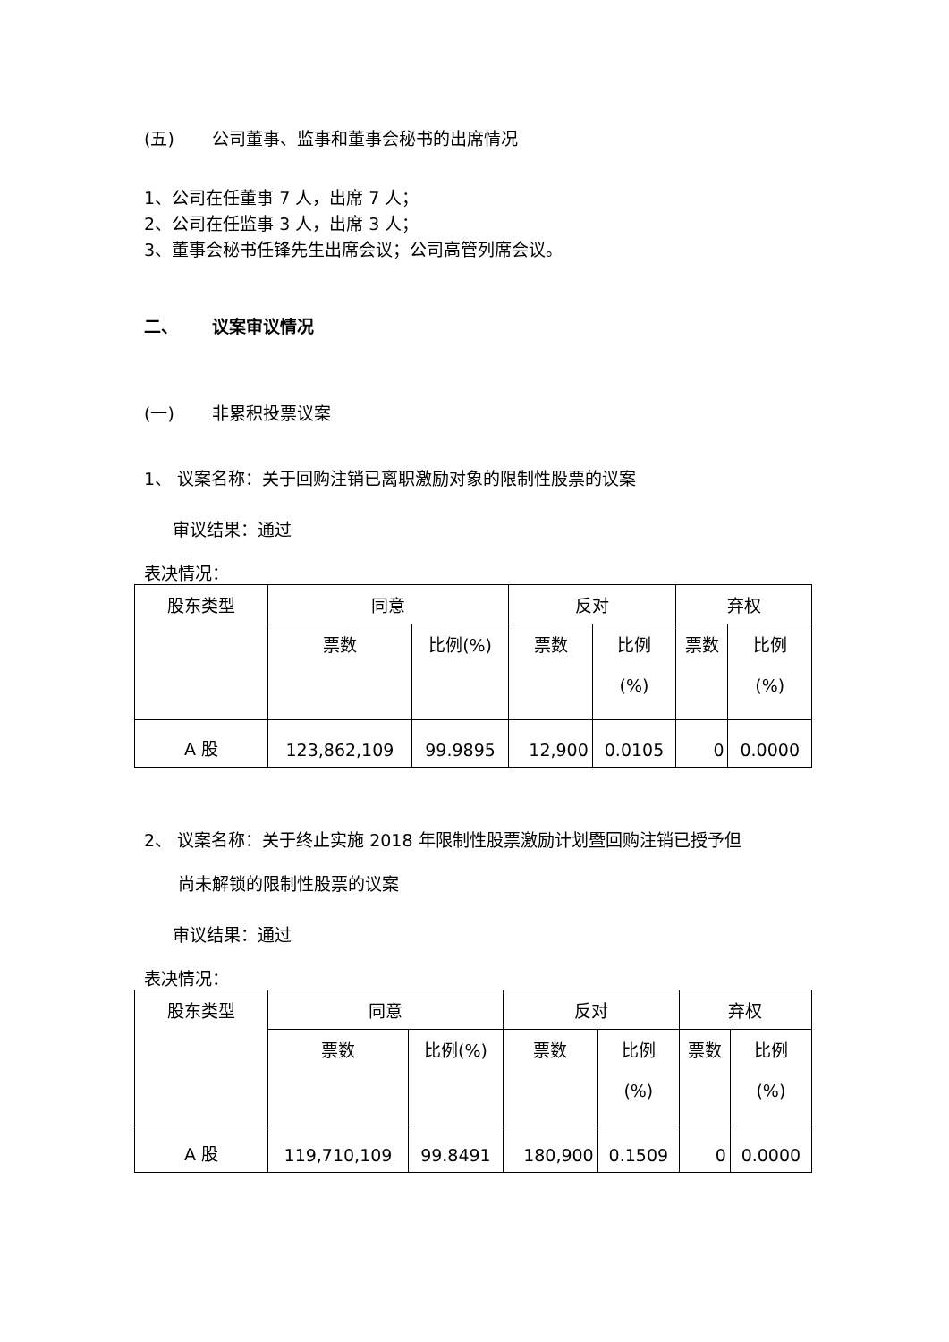(五) 公司董事、监事和董事会秘书的出席情况
1、公司在任董事 7 人，出席 7 人；
2、公司在任监事 3 人，出席 3 人；
3、董事会秘书任锋先生出席会议；公司高管列席会议。
二、 议案审议情况
(一) 非累积投票议案
1、 议案名称：关于回购注销已离职激励对象的限制性股票的议案
审议结果：通过
表决情况：
| 股东类型 | 同意 | | 反对 | | 弃权 | |
| | 票数 | 比例(%) | 票数 | 比例 (%) | 票数 | 比例 (%) |
| A 股 | 123,862,109 | 99.9895 | 12,900 | 0.0105 | 0 | 0.0000 |
2、 议案名称：关于终止实施 2018 年限制性股票激励计划暨回购注销已授予但
尚未解锁的限制性股票的议案
审议结果：通过
表决情况：
| 股东类型 | 同意 | | 反对 | | 弃权 | |
| | 票数 | 比例(%) | 票数 | 比例 (%) | 票数 | 比例 (%) |
| A 股 | 119,710,109 | 99.8491 | 180,900 | 0.1509 | 0 | 0.0000 |